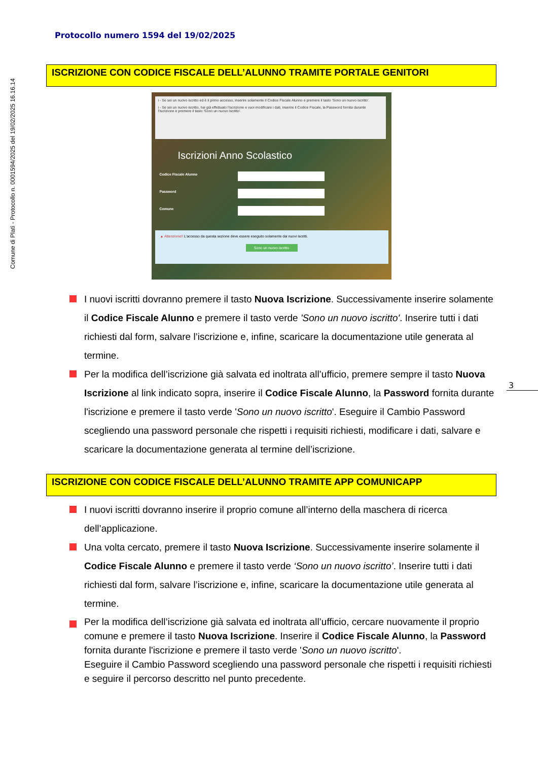Comune di Platì - Protocollo n. 0001594/2025 del 19/02/2025 16.16.14
Protocollo numero 1594 del 19/02/2025
3
ISCRIZIONE CON CODICE FISCALE DELL’ALUNNO TRAMITE PORTALE GENITORI
i - Se sei un nuovo iscritto ed è il primo accesso, inserire solamente il Codice Fiscale Alunno e premere il tasto 'Sono un nuovo iscritto'.
i - Se sei un nuovo iscritto, hai già effettuato l'iscrizione e vuoi modificare i dati, inserire il Codice Fiscale, la Password fornita durante l'iscrizione e premere il tasto 'Sono un nuovo iscritto'.
Iscrizioni Anno Scolastico
Codice Fiscale Alunno
Password
Comune
▲ Attenzione!! L'accesso da questa sezione deve essere eseguito solamente dai nuovi iscritti.
Sono un nuovo iscritto
I nuovi iscritti dovranno premere il tasto Nuova Iscrizione. Successivamente inserire solamente il Codice Fiscale Alunno e premere il tasto verde 'Sono un nuovo iscritto'. Inserire tutti i dati richiesti dal form, salvare l’iscrizione e, infine, scaricare la documentazione utile generata al termine.
Per la modifica dell’iscrizione già salvata ed inoltrata all’ufficio, premere sempre il tasto Nuova Iscrizione al link indicato sopra, inserire il Codice Fiscale Alunno, la Password fornita durante l'iscrizione e premere il tasto verde 'Sono un nuovo iscritto'. Eseguire il Cambio Password scegliendo una password personale che rispetti i requisiti richiesti, modificare i dati, salvare e scaricare la documentazione generata al termine dell’iscrizione.
ISCRIZIONE CON CODICE FISCALE DELL’ALUNNO TRAMITE APP COMUNICAPP
I nuovi iscritti dovranno inserire il proprio comune all’interno della maschera di ricerca dell’applicazione.
Una volta cercato, premere il tasto Nuova Iscrizione. Successivamente inserire solamente il Codice Fiscale Alunno e premere il tasto verde ‘Sono un nuovo iscritto’. Inserire tutti i dati richiesti dal form, salvare l’iscrizione e, infine, scaricare la documentazione utile generata al termine.
Per la modifica dell’iscrizione già salvata ed inoltrata all’ufficio, cercare nuovamente il proprio comune e premere il tasto Nuova Iscrizione. Inserire il Codice Fiscale Alunno, la Password fornita durante l'iscrizione e premere il tasto verde 'Sono un nuovo iscritto'.
Eseguire il Cambio Password scegliendo una password personale che rispetti i requisiti richiesti e seguire il percorso descritto nel punto precedente.